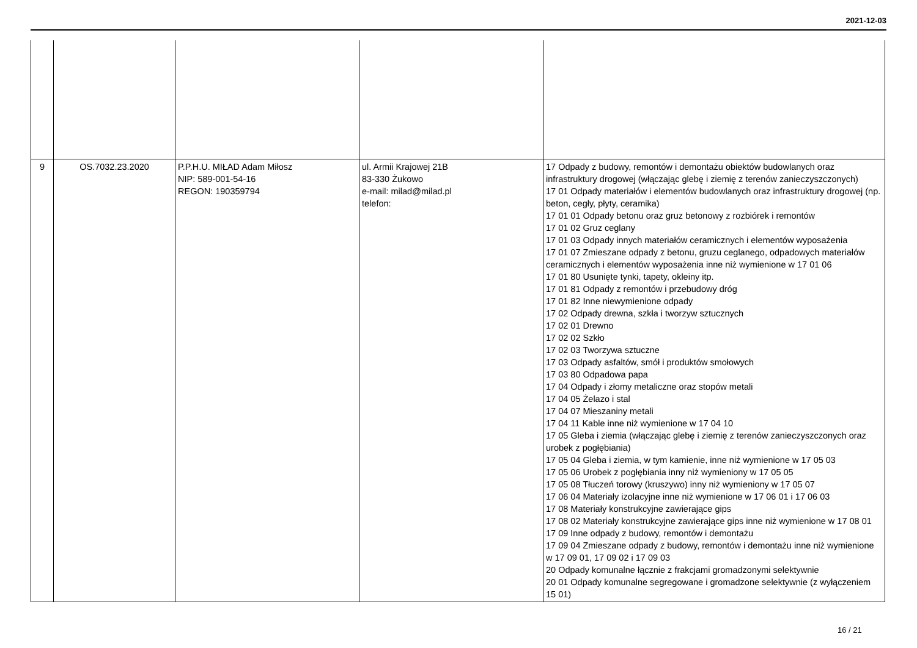2021-12-03
| 9 | OS.7032.23.2020 | P.P.H.U. MIŁAD Adam Miłosz NIP: 589-001-54-16 REGON: 190359794 | ul. Armii Krajowej 21B 83-330 Żukowo e-mail: milad@milad.pl telefon: | 17 Odpady z budowy, remontów i demontażu obiektów budowlanych oraz infrastruktury drogowej (włączając glebę i ziemię z terenów zanieczyszczonych) 17 01 Odpady materiałów i elementów budowlanych oraz infrastruktury drogowej (np. beton, cegły, płyty, ceramika) 17 01 01 Odpady betonu oraz gruz betonowy z rozbiórek i remontów 17 01 02 Gruz ceglany 17 01 03 Odpady innych materiałów ceramicznych i elementów wyposażenia 17 01 07 Zmieszane odpady z betonu, gruzu ceglanego, odpadowych materiałów ceramicznych i elementów wyposażenia inne niż wymienione w 17 01 06 17 01 80 Usunięte tynki, tapety, okleiny itp. 17 01 81 Odpady z remontów i przebudowy dróg 17 01 82 Inne niewymienione odpady 17 02 Odpady drewna, szkła i tworzyw sztucznych 17 02 01 Drewno 17 02 02 Szkło 17 02 03 Tworzywa sztuczne 17 03 Odpady asfaltów, smół i produktów smołowych 17 03 80 Odpadowa papa 17 04 Odpady i złomy metaliczne oraz stopów metali 17 04 05 Żelazo i stal 17 04 07 Mieszaniny metali 17 04 11 Kable inne niż wymienione w 17 04 10 17 05 Gleba i ziemia (włączając glebę i ziemię z terenów zanieczyszczonych oraz urobek z pogłębiania) 17 05 04 Gleba i ziemia, w tym kamienie, inne niż wymienione w 17 05 03 17 05 06 Urobek z pogłębiania inny niż wymieniony w 17 05 05 17 05 08 Tłuczeń torowy (kruszywo) inny niż wymieniony w 17 05 07 17 06 04 Materiały izolacyjne inne niż wymienione w 17 06 01 i 17 06 03 17 08 Materiały konstrukcyjne zawierające gips 17 08 02 Materiały konstrukcyjne zawierające gips inne niż wymienione w 17 08 01 17 09 Inne odpady z budowy, remontów i demontażu 17 09 04 Zmieszane odpady z budowy, remontów i demontażu inne niż wymienione w 17 09 01, 17 09 02 i 17 09 03 20 Odpady komunalne łącznie z frakcjami gromadzonymi selektywnie 20 01 Odpady komunalne segregowane i gromadzone selektywnie (z wyłączeniem 15 01) |
16 / 21